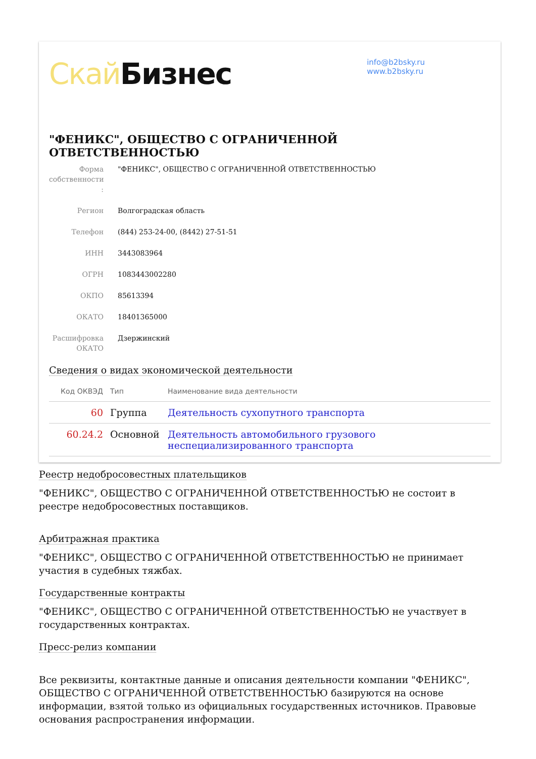Скай Бизнес
info@b2bsky.ru
www.b2bsky.ru
"ФЕНИКС", ОБЩЕСТВО С ОГРАНИЧЕННОЙ ОТВЕТСТВЕННОСТЬЮ
Форма собственности :
"ФЕНИКС", ОБЩЕСТВО С ОГРАНИЧЕННОЙ ОТВЕТСТВЕННОСТЬЮ
Регион Волгоградская область
Телефон (844) 253-24-00, (8442) 27-51-51
ИНН 3443083964
ОГРН 1083443002280
ОКПО 85613394
ОКАТО 18401365000
Расшифровка ОКАТО
Дзержинский
Сведения о видах экономической деятельности
| Код ОКВЭД | Тип | Наименование вида деятельности |
| --- | --- | --- |
| 60 | Группа | Деятельность сухопутного транспорта |
| 60.24.2 | Основной | Деятельность автомобильного грузового неспециализированного транспорта |
Реестр недобросовестных плательщиков
"ФЕНИКС", ОБЩЕСТВО С ОГРАНИЧЕННОЙ ОТВЕТСТВЕННОСТЬЮ не состоит в реестре недобросовестных поставщиков.
Арбитражная практика
"ФЕНИКС", ОБЩЕСТВО С ОГРАНИЧЕННОЙ ОТВЕТСТВЕННОСТЬЮ не принимает участия в судебных тяжбах.
Государственные контракты
"ФЕНИКС", ОБЩЕСТВО С ОГРАНИЧЕННОЙ ОТВЕТСТВЕННОСТЬЮ не участвует в государственных контрактах.
Пресс-релиз компании
Все реквизиты, контактные данные и описания деятельности компании "ФЕНИКС", ОБЩЕСТВО С ОГРАНИЧЕННОЙ ОТВЕТСТВЕННОСТЬЮ базируются на основе информации, взятой только из официальных государственных источников. Правовые основания распространения информации.